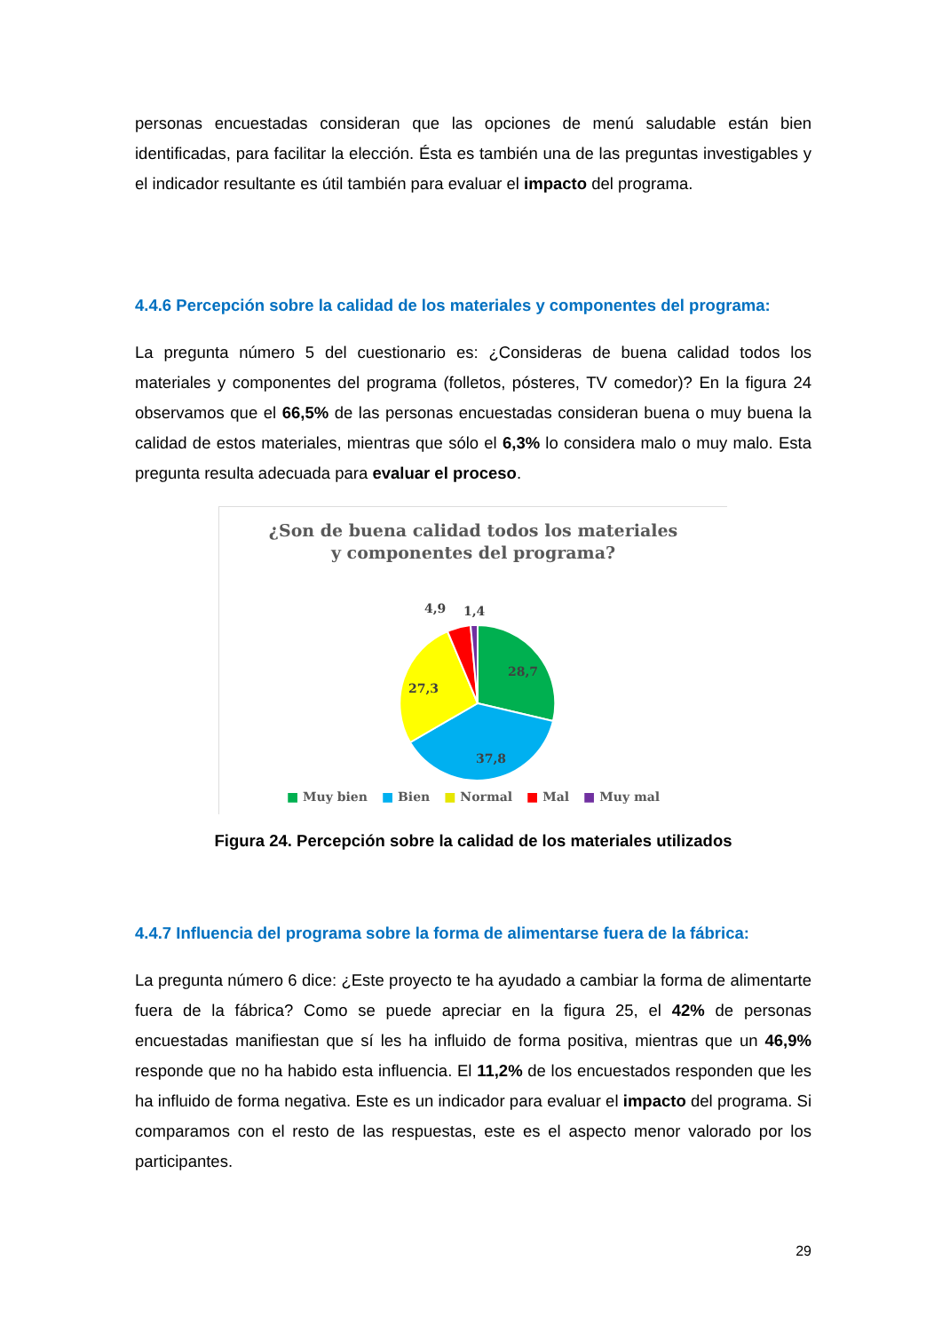personas encuestadas consideran que las opciones de menú saludable están bien identificadas, para facilitar la elección. Ésta es también una de las preguntas investigables y el indicador resultante es útil también para evaluar el impacto del programa.
4.4.6 Percepción sobre la calidad de los materiales y componentes del programa:
La pregunta número 5 del cuestionario es: ¿Consideras de buena calidad todos los materiales y componentes del programa (folletos, pósteres, TV comedor)? En la figura 24 observamos que el 66,5% de las personas encuestadas consideran buena o muy buena la calidad de estos materiales, mientras que sólo el 6,3% lo considera malo o muy malo. Esta pregunta resulta adecuada para evaluar el proceso.
¿Son de buena calidad todos los materiales
y componentes del programa?
28,7
37,8
27,3
4,9
1,4
■ Muy bien ■ Bien ■ Normal ■ Mal ■ Muy mal
Figura 24. Percepción sobre la calidad de los materiales utilizados
4.4.7 Influencia del programa sobre la forma de alimentarse fuera de la fábrica:
La pregunta número 6 dice: ¿Este proyecto te ha ayudado a cambiar la forma de alimentarte fuera de la fábrica? Como se puede apreciar en la figura 25, el 42% de personas encuestadas manifiestan que sí les ha influido de forma positiva, mientras que un 46,9% responde que no ha habido esta influencia. El 11,2% de los encuestados responden que les ha influido de forma negativa. Este es un indicador para evaluar el impacto del programa. Si comparamos con el resto de las respuestas, este es el aspecto menor valorado por los participantes.
29